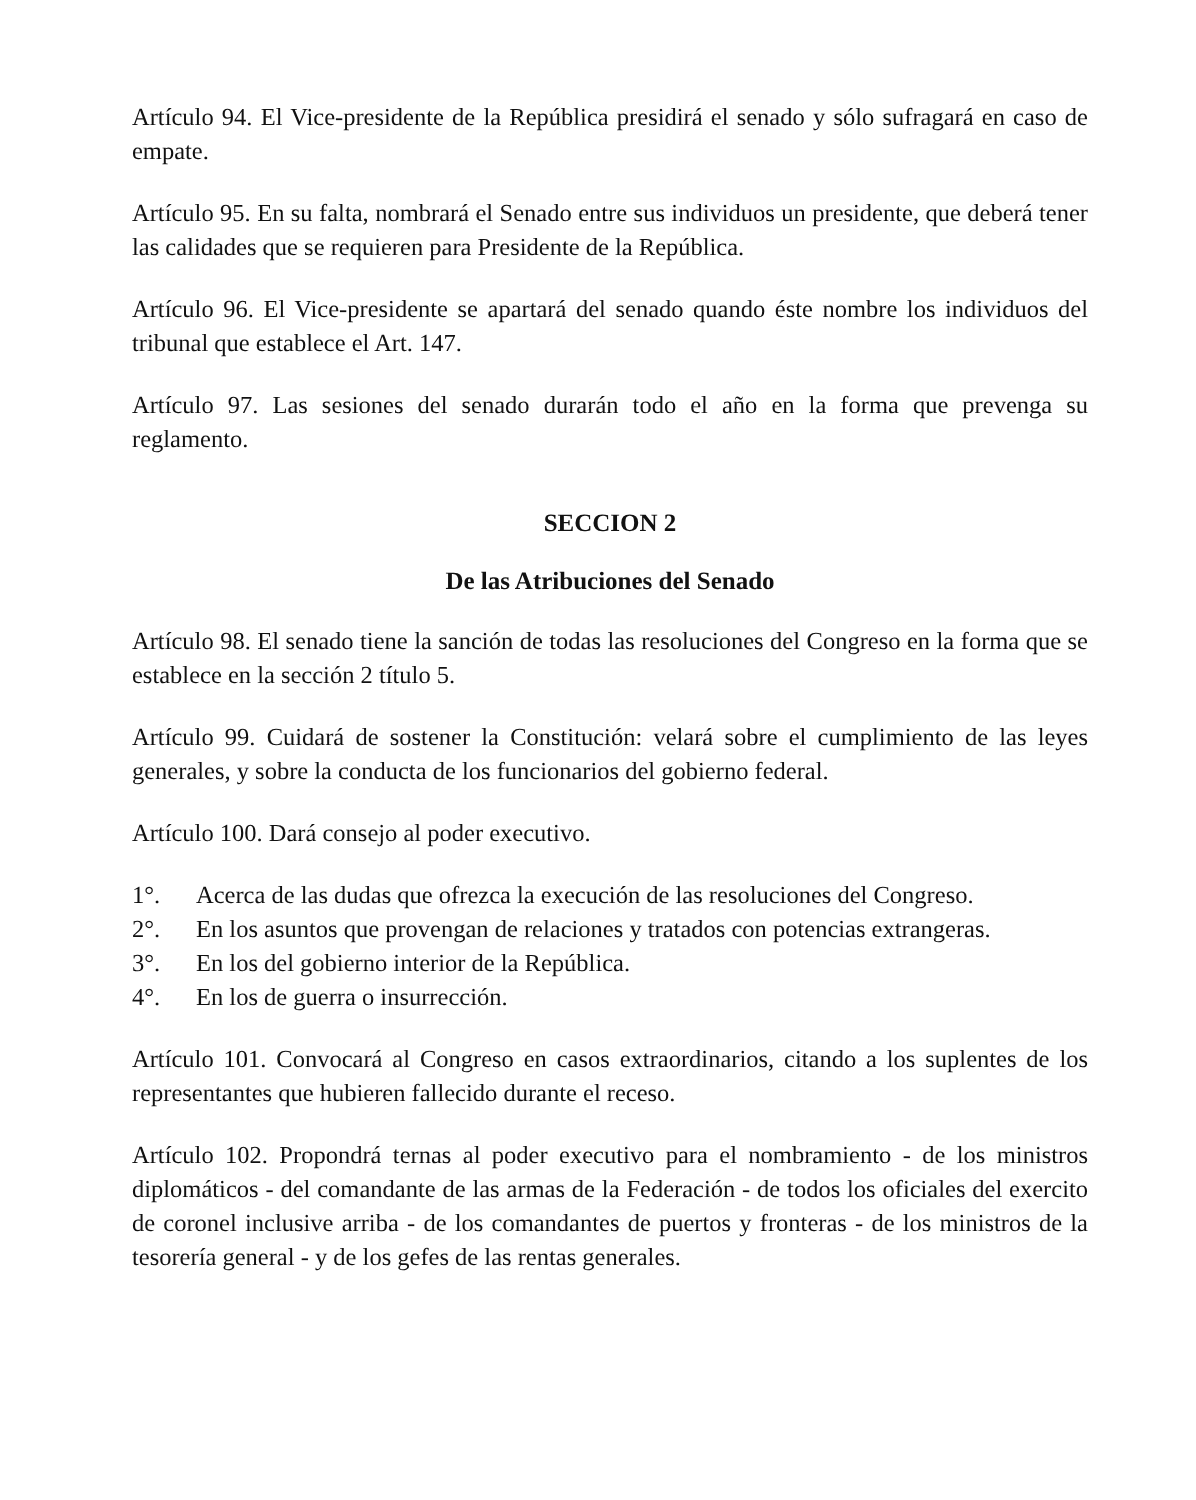Artículo 94. El Vice-presidente de la República presidirá el senado y sólo sufragará en caso de empate.
Artículo 95. En su falta, nombrará el Senado entre sus individuos un presidente, que deberá tener las calidades que se requieren para Presidente de la República.
Artículo 96. El Vice-presidente se apartará del senado quando éste nombre los individuos del tribunal que establece el Art. 147.
Artículo 97. Las sesiones del senado durarán todo el año en la forma que prevenga su reglamento.
SECCION 2
De las Atribuciones del Senado
Artículo 98. El senado tiene la sanción de todas las resoluciones del Congreso en la forma que se establece en la sección 2 título 5.
Artículo 99. Cuidará de sostener la Constitución: velará sobre el cumplimiento de las leyes generales, y sobre la conducta de los funcionarios del gobierno federal.
Artículo 100. Dará consejo al poder executivo.
1°. Acerca de las dudas que ofrezca la execución de las resoluciones del Congreso.
2°. En los asuntos que provengan de relaciones y tratados con potencias extrangeras.
3°. En los del gobierno interior de la República.
4°. En los de guerra o insurrección.
Artículo 101. Convocará al Congreso en casos extraordinarios, citando a los suplentes de los representantes que hubieren fallecido durante el receso.
Artículo 102. Propondrá ternas al poder executivo para el nombramiento - de los ministros diplomáticos - del comandante de las armas de la Federación - de todos los oficiales del exercito de coronel inclusive arriba - de los comandantes de puertos y fronteras - de los ministros de la tesorería general - y de los gefes de las rentas generales.